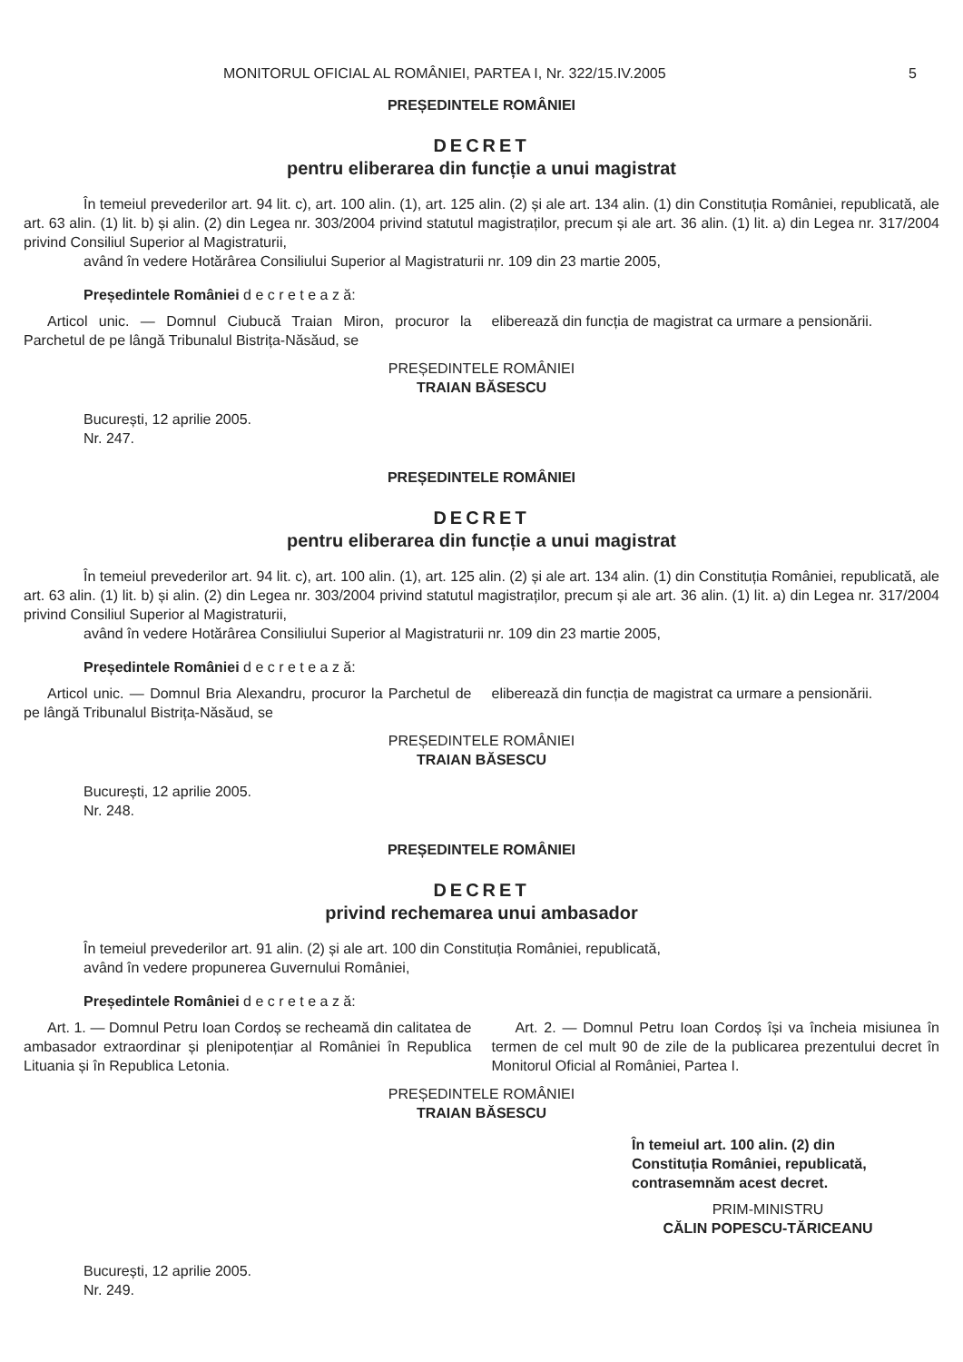MONITORUL OFICIAL AL ROMÂNIEI, PARTEA I, Nr. 322/15.IV.2005 5
PREȘEDINTELE ROMÂNIEI
DECRET
pentru eliberarea din funcție a unui magistrat
În temeiul prevederilor art. 94 lit. c), art. 100 alin. (1), art. 125 alin. (2) și ale art. 134 alin. (1) din Constituția României, republicată, ale art. 63 alin. (1) lit. b) și alin. (2) din Legea nr. 303/2004 privind statutul magistraților, precum și ale art. 36 alin. (1) lit. a) din Legea nr. 317/2004 privind Consiliul Superior al Magistraturii,
având în vedere Hotărârea Consiliului Superior al Magistraturii nr. 109 din 23 martie 2005,
Președintele României d e c r e t e a z ă:
Articol unic. — Domnul Ciubucă Traian Miron, procuror la Parchetul de pe lângă Tribunalul Bistrița-Năsăud, se
eliberează din funcția de magistrat ca urmare a pensionării.
PREȘEDINTELE ROMÂNIEI
TRAIAN BĂSESCU
București, 12 aprilie 2005.
Nr. 247.
PREȘEDINTELE ROMÂNIEI
DECRET
pentru eliberarea din funcție a unui magistrat
În temeiul prevederilor art. 94 lit. c), art. 100 alin. (1), art. 125 alin. (2) și ale art. 134 alin. (1) din Constituția României, republicată, ale art. 63 alin. (1) lit. b) și alin. (2) din Legea nr. 303/2004 privind statutul magistraților, precum și ale art. 36 alin. (1) lit. a) din Legea nr. 317/2004 privind Consiliul Superior al Magistraturii,
având în vedere Hotărârea Consiliului Superior al Magistraturii nr. 109 din 23 martie 2005,
Președintele României d e c r e t e a z ă:
Articol unic. — Domnul Bria Alexandru, procuror la Parchetul de pe lângă Tribunalul Bistrița-Năsăud, se
eliberează din funcția de magistrat ca urmare a pensionării.
PREȘEDINTELE ROMÂNIEI
TRAIAN BĂSESCU
București, 12 aprilie 2005.
Nr. 248.
PREȘEDINTELE ROMÂNIEI
DECRET
privind rechemarea unui ambasador
În temeiul prevederilor art. 91 alin. (2) și ale art. 100 din Constituția României, republicată,
având în vedere propunerea Guvernului României,
Președintele României d e c r e t e a z ă:
Art. 1. — Domnul Petru Ioan Cordoș se recheamă din calitatea de ambasador extraordinar și plenipotențiar al României în Republica Lituania și în Republica Letonia.
Art. 2. — Domnul Petru Ioan Cordoș își va încheia misiunea în termen de cel mult 90 de zile de la publicarea prezentului decret în Monitorul Oficial al României, Partea I.
PREȘEDINTELE ROMÂNIEI
TRAIAN BĂSESCU
În temeiul art. 100 alin. (2) din Constituția României, republicată, contrasemnăm acest decret.
PRIM-MINISTRU
CĂLIN POPESCU-TĂRICEANU
București, 12 aprilie 2005.
Nr. 249.